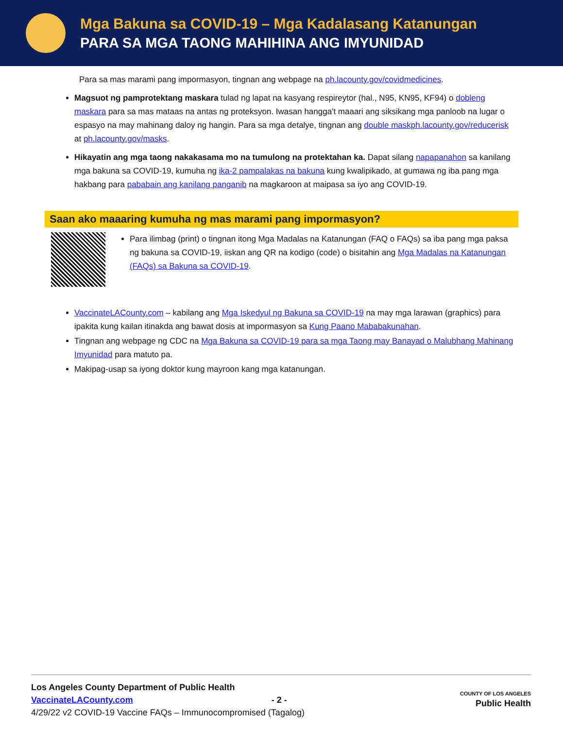Mga Bakuna sa COVID-19 – Mga Kadalasang Katanungan
PARA SA MGA TAONG MAHIHINA ANG IMYUNIDAD
Para sa mas marami pang impormasyon, tingnan ang webpage na ph.lacounty.gov/covidmedicines.
Magsuot ng pamprotektang maskara tulad ng lapat na kasyang respireytor (hal., N95, KN95, KF94) o dobleng maskara para sa mas mataas na antas ng proteksyon. Iwasan hangga't maaari ang siksikang mga panloob na lugar o espasyo na may mahinang daloy ng hangin. Para sa mga detalye, tingnan ang double maskph.lacounty.gov/reducerisk at ph.lacounty.gov/masks.
Hikayatin ang mga taong nakakasama mo na tumulong na protektahan ka. Dapat silang napapanahon sa kanilang mga bakuna sa COVID-19, kumuha ng ika-2 pampalakas na bakuna kung kwalipikado, at gumawa ng iba pang mga hakbang para pababain ang kanilang panganib na magkaroon at maipasa sa iyo ang COVID-19.
Saan ako maaaring kumuha ng mas marami pang impormasyon?
Para ilimbag (print) o tingnan itong Mga Madalas na Katanungan (FAQ o FAQs) sa iba pang mga paksa ng bakuna sa COVID-19, iiskan ang QR na kodigo (code) o bisitahin ang Mga Madalas na Katanungan (FAQs) sa Bakuna sa COVID-19.
VaccinateLACounty.com – kabilang ang Mga Iskedyul ng Bakuna sa COVID-19 na may mga larawan (graphics) para ipakita kung kailan itinakda ang bawat dosis at impormasyon sa Kung Paano Mababakunahan.
Tingnan ang webpage ng CDC na Mga Bakuna sa COVID-19 para sa mga Taong may Banayad o Malubhang Mahinang Imyunidad para matuto pa.
Makipag-usap sa iyong doktor kung mayroon kang mga katanungan.
Los Angeles County Department of Public Health
VaccinateLACounty.com - 2 -
4/29/22 v2 COVID-19 Vaccine FAQs – Immunocompromised (Tagalog)
COUNTY OF LOS ANGELES
Public Health